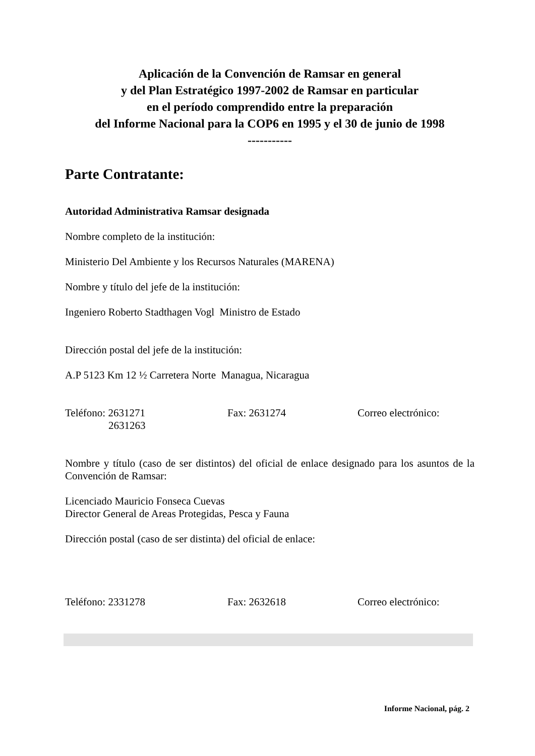Aplicación de la Convención de Ramsar en general
y del Plan Estratégico 1997-2002 de Ramsar en particular
en el período comprendido entre la preparación
del Informe Nacional para la COP6 en 1995 y el 30 de junio de 1998
-----------
Parte Contratante:
Autoridad Administrativa Ramsar designada
Nombre completo de la institución:
Ministerio Del Ambiente y los Recursos Naturales (MARENA)
Nombre y título del jefe de la institución:
Ingeniero Roberto Stadthagen Vogl Ministro de Estado
Dirección postal del jefe de la institución:
A.P 5123 Km 12 ½ Carretera Norte Managua, Nicaragua
Teléfono: 2631271
2631263
Fax: 2631274 Correo electrónico:
Nombre y título (caso de ser distintos) del oficial de enlace designado para los asuntos de la Convención de Ramsar:
Licenciado Mauricio Fonseca Cuevas
Director General de Areas Protegidas, Pesca y Fauna
Dirección postal (caso de ser distinta) del oficial de enlace:
Teléfono: 2331278 Fax: 2632618 Correo electrónico:
Informe Nacional, pág. 2